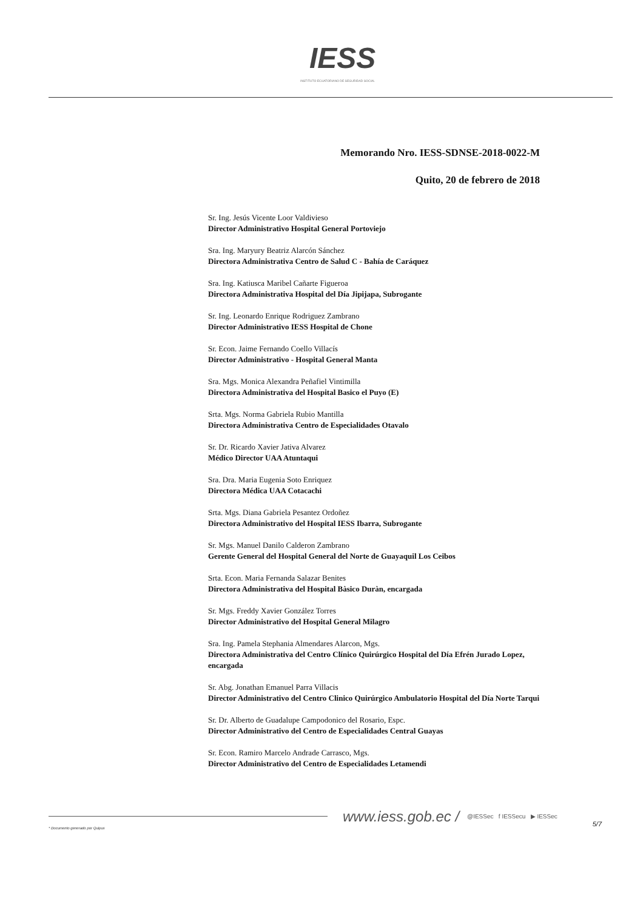IESS
INSTITUTO ECUATORIANO DE SEGURIDAD SOCIAL
Memorando Nro. IESS-SDNSE-2018-0022-M
Quito, 20 de febrero de 2018
Sr. Ing. Jesús Vicente Loor Valdivieso
Director Administrativo Hospital General Portoviejo
Sra. Ing. Maryury Beatriz Alarcón Sánchez
Directora Administrativa Centro de Salud C - Bahía de Caráquez
Sra. Ing. Katiusca Maribel Cañarte Figueroa
Directora Administrativa Hospital del Día Jipijapa, Subrogante
Sr. Ing. Leonardo Enrique Rodriguez Zambrano
Director Administrativo IESS Hospital de Chone
Sr. Econ. Jaime Fernando Coello Villacís
Director Administrativo - Hospital General Manta
Sra. Mgs. Monica Alexandra Peñafiel Vintimilla
Directora Administrativa del Hospital Basico el Puyo (E)
Srta. Mgs. Norma Gabriela Rubio Mantilla
Directora Administrativa Centro de Especialidades Otavalo
Sr. Dr. Ricardo Xavier Jativa Alvarez
Médico Director UAA Atuntaqui
Sra. Dra. Maria Eugenia Soto Enriquez
Directora Médica UAA Cotacachi
Srta. Mgs. Diana Gabriela Pesantez Ordoñez
Directora Administrativo del Hospital IESS Ibarra, Subrogante
Sr. Mgs. Manuel Danilo Calderon Zambrano
Gerente General del Hospital General del Norte de Guayaquil Los Ceibos
Srta. Econ. Maria Fernanda Salazar Benites
Directora Administrativa del Hospital Bàsico Duràn, encargada
Sr. Mgs. Freddy Xavier González Torres
Director Administrativo del Hospital General Milagro
Sra. Ing. Pamela Stephania Almendares Alarcon, Mgs.
Directora Administrativa del Centro Clínico Quirúrgico Hospital del Día Efrén Jurado Lopez, encargada
Sr. Abg. Jonathan Emanuel Parra Villacis
Director Administrativo del Centro Clinico Quirúrgico Ambulatorio Hospital del Día Norte Tarqui
Sr. Dr. Alberto de Guadalupe Campodonico del Rosario, Espc.
Director Administrativo del Centro de Especialidades Central Guayas
Sr. Econ. Ramiro Marcelo Andrade Carrasco, Mgs.
Director Administrativo del Centro de Especialidades Letamendi
www.iess.gob.ec / @IESSec f IESSecu ▶ IESSec
5/7
* Documento generado por Quipux